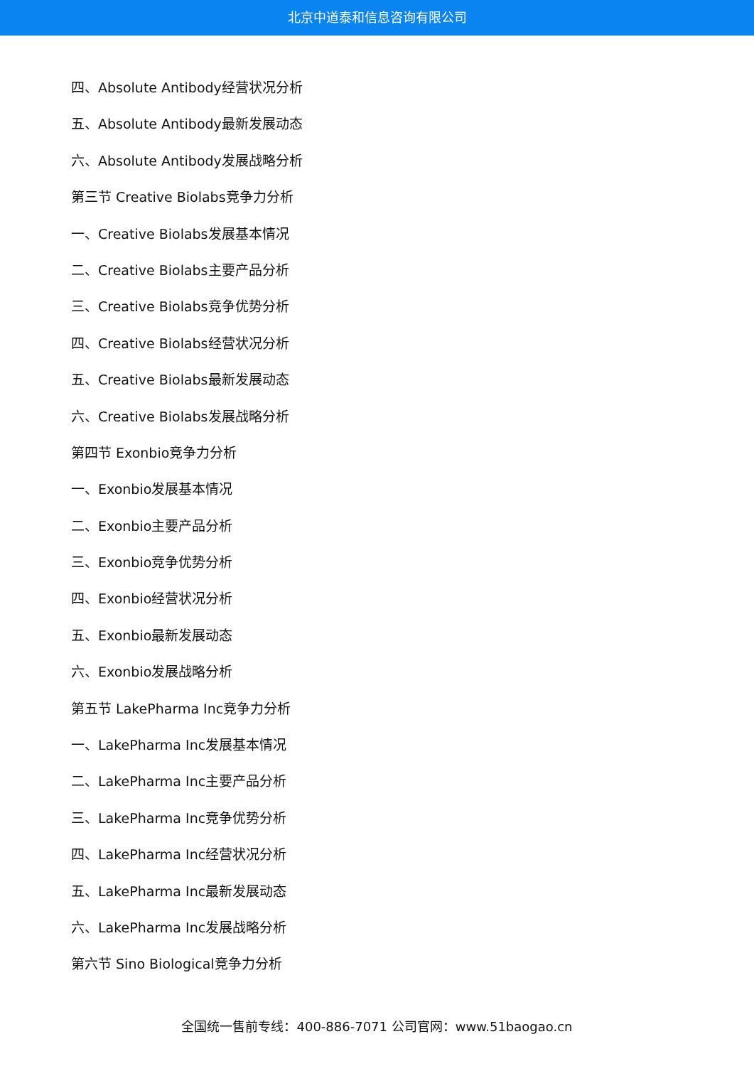北京中道泰和信息咨询有限公司
四、Absolute Antibody经营状况分析
五、Absolute Antibody最新发展动态
六、Absolute Antibody发展战略分析
第三节 Creative Biolabs竞争力分析
一、Creative Biolabs发展基本情况
二、Creative Biolabs主要产品分析
三、Creative Biolabs竞争优势分析
四、Creative Biolabs经营状况分析
五、Creative Biolabs最新发展动态
六、Creative Biolabs发展战略分析
第四节 Exonbio竞争力分析
一、Exonbio发展基本情况
二、Exonbio主要产品分析
三、Exonbio竞争优势分析
四、Exonbio经营状况分析
五、Exonbio最新发展动态
六、Exonbio发展战略分析
第五节 LakePharma Inc竞争力分析
一、LakePharma Inc发展基本情况
二、LakePharma Inc主要产品分析
三、LakePharma Inc竞争优势分析
四、LakePharma Inc经营状况分析
五、LakePharma Inc最新发展动态
六、LakePharma Inc发展战略分析
第六节 Sino Biological竞争力分析
全国统一售前专线：400-886-7071 公司官网：www.51baogao.cn